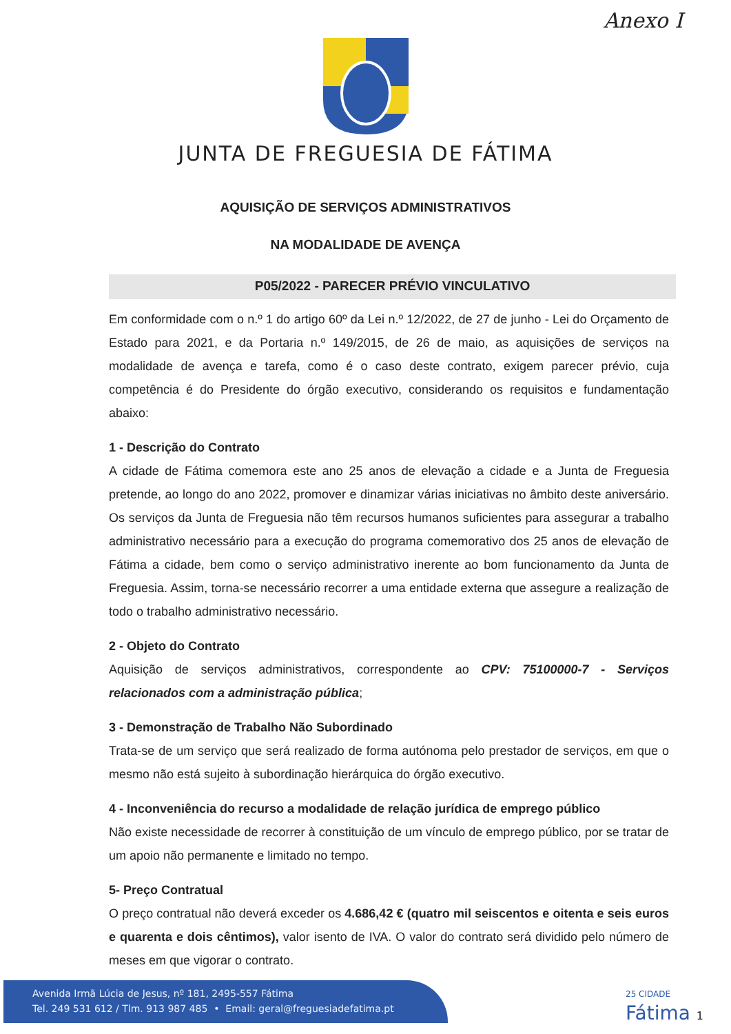Anexo I
JUNTA DE FREGUESIA DE FÁTIMA
AQUISIÇÃO DE SERVIÇOS ADMINISTRATIVOS
NA MODALIDADE DE AVENÇA
P05/2022 - PARECER PRÉVIO VINCULATIVO
Em conformidade com o n.º 1 do artigo 60º da Lei n.º 12/2022, de 27 de junho - Lei do Orçamento de Estado para 2021, e da Portaria n.º 149/2015, de 26 de maio, as aquisições de serviços na modalidade de avença e tarefa, como é o caso deste contrato, exigem parecer prévio, cuja competência é do Presidente do órgão executivo, considerando os requisitos e fundamentação abaixo:
1 - Descrição do Contrato
A cidade de Fátima comemora este ano 25 anos de elevação a cidade e a Junta de Freguesia pretende, ao longo do ano 2022, promover e dinamizar várias iniciativas no âmbito deste aniversário. Os serviços da Junta de Freguesia não têm recursos humanos suficientes para assegurar a trabalho administrativo necessário para a execução do programa comemorativo dos 25 anos de elevação de Fátima a cidade, bem como o serviço administrativo inerente ao bom funcionamento da Junta de Freguesia. Assim, torna-se necessário recorrer a uma entidade externa que assegure a realização de todo o trabalho administrativo necessário.
2 - Objeto do Contrato
Aquisição de serviços administrativos, correspondente ao CPV: 75100000-7 - Serviços relacionados com a administração pública;
3 - Demonstração de Trabalho Não Subordinado
Trata-se de um serviço que será realizado de forma autónoma pelo prestador de serviços, em que o mesmo não está sujeito à subordinação hierárquica do órgão executivo.
4 - Inconveniência do recurso a modalidade de relação jurídica de emprego público
Não existe necessidade de recorrer à constituição de um vínculo de emprego público, por se tratar de um apoio não permanente e limitado no tempo.
5- Preço Contratual
O preço contratual não deverá exceder os 4.686,42 € (quatro mil seiscentos e oitenta e seis euros e quarenta e dois cêntimos), valor isento de IVA. O valor do contrato será dividido pelo número de meses em que vigorar o contrato.
Avenida Irmã Lúcia de Jesus, nº 181, 2495-557 Fátima
Tel. 249 531 612 / Tlm. 913 987 485 • Email: geral@freguesiadefatima.pt
25 CIDADE
Fátima 1